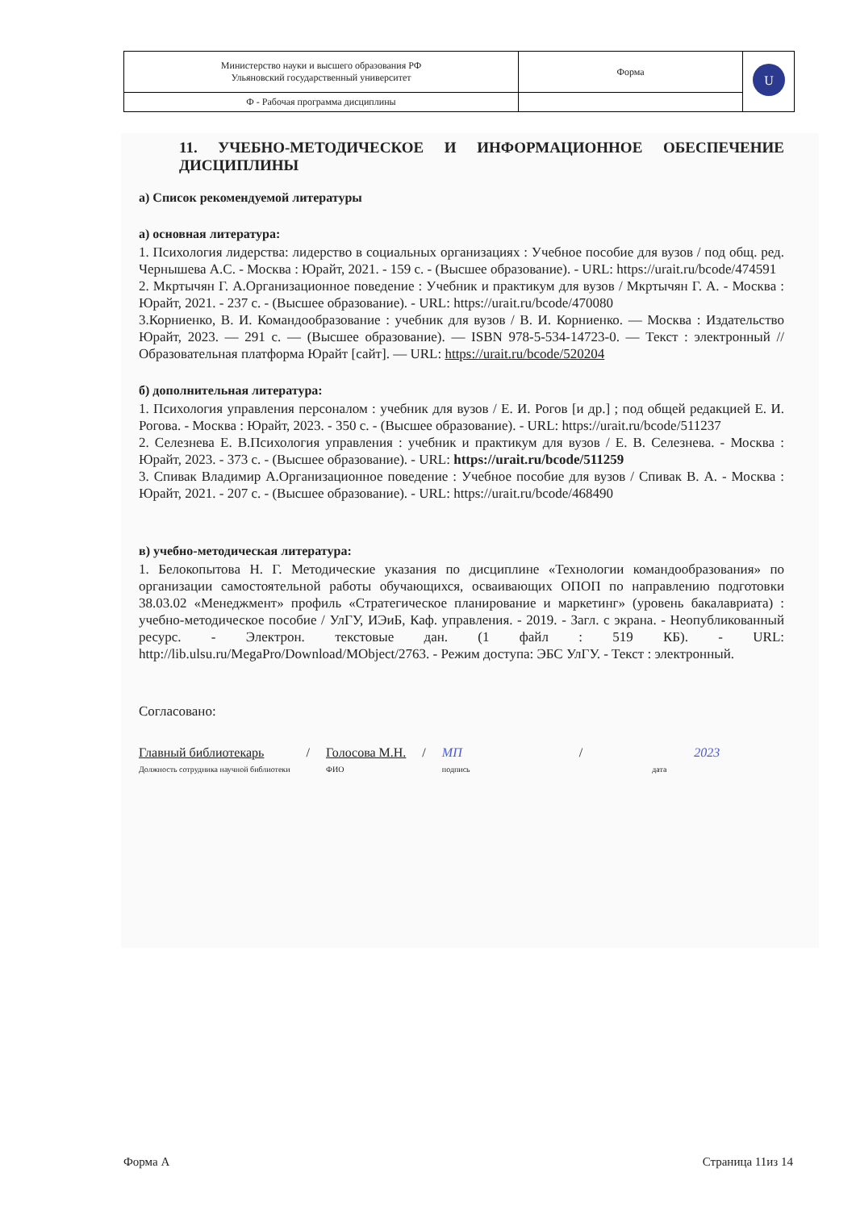| Министерство науки и высшего образования РФ Ульяновский государственный университет | Форма | U |
| Ф - Рабочая программа дисциплины | | |
11. УЧЕБНО-МЕТОДИЧЕСКОЕ И ИНФОРМАЦИОННОЕ ОБЕСПЕЧЕНИЕ ДИСЦИПЛИНЫ
а) Список рекомендуемой литературы
а) основная литература:
1. Психология лидерства: лидерство в социальных организациях : Учебное пособие для вузов / под общ. ред. Чернышева А.С. - Москва : Юрайт, 2021. - 159 с. - (Высшее образование). - URL: https://urait.ru/bcode/474591
2. Мкртычян Г. А.Организационное поведение : Учебник и практикум для вузов / Мкртычян Г. А. - Москва : Юрайт, 2021. - 237 с. - (Высшее образование). - URL: https://urait.ru/bcode/470080
3.Корниенко, В. И. Командообразование : учебник для вузов / В. И. Корниенко. — Москва : Издательство Юрайт, 2023. — 291 с. — (Высшее образование). — ISBN 978-5-534-14723-0. — Текст : электронный // Образовательная платформа Юрайт [сайт]. — URL: https://urait.ru/bcode/520204
б) дополнительная литература:
1. Психология управления персоналом : учебник для вузов / Е. И. Рогов [и др.] ; под общей редакцией Е. И. Рогова. - Москва : Юрайт, 2023. - 350 с. - (Высшее образование). - URL: https://urait.ru/bcode/511237
2. Селезнева Е. В.Психология управления : учебник и практикум для вузов / Е. В. Селезнева. - Москва : Юрайт, 2023. - 373 с. - (Высшее образование). - URL: https://urait.ru/bcode/511259
3. Спивак Владимир А.Организационное поведение : Учебное пособие для вузов / Спивак В. А. - Москва : Юрайт, 2021. - 207 с. - (Высшее образование). - URL: https://urait.ru/bcode/468490
в) учебно-методическая литература:
1. Белокопытова Н. Г. Методические указания по дисциплине «Технологии командообразования» по организации самостоятельной работы обучающихся, осваивающих ОПОП по направлению подготовки 38.03.02 «Менеджмент» профиль «Стратегическое планирование и маркетинг» (уровень бакалавриата) : учебно-методическое пособие / УлГУ, ИЭиБ, Каф. управления. - 2019. - Загл. с экрана. - Неопубликованный ресурс. - Электрон. текстовые дан. (1 файл : 519 КБ). - URL: http://lib.ulsu.ru/MegaPro/Download/MObject/2763. - Режим доступа: ЭБС УлГУ. - Текст : электронный.
Согласовано:
Главный библиотекарь
Должность сотрудника научной библиотеки
/ Голосова М.Н.
ФИО
/ МП
подпись
/ 2023
дата
Форма А Страница 11из 14